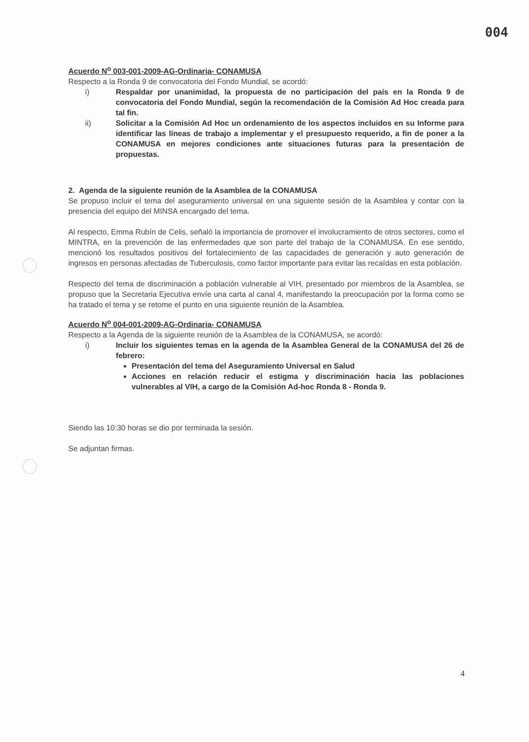004
Acuerdo N<sup>o</sup> 003-001-2009-AG-Ordinaria- CONAMUSA
Respecto a la Ronda 9 de convocatoria del Fondo Mundial, se acordó:
i) Respaldar por unanimidad, la propuesta de no participación del país en la Ronda 9 de convocatoria del Fondo Mundial, según la recomendación de la Comisión Ad Hoc creada para tal fin.
ii) Solicitar a la Comisión Ad Hoc un ordenamiento de los aspectos incluidos en su Informe para identificar las líneas de trabajo a implementar y el presupuesto requerido, a fin de poner a la CONAMUSA en mejores condiciones ante situaciones futuras para la presentación de propuestas.
2. Agenda de la siguiente reunión de la Asamblea de la CONAMUSA
Se propuso incluir el tema del aseguramiento universal en una siguiente sesión de la Asamblea y contar con la presencia del equipo del MINSA encargado del tema.
Al respecto, Emma Rubín de Celis, señaló la importancia de promover el involucramiento de otros sectores, como el MINTRA, en la prevención de las enfermedades que son parte del trabajo de la CONAMUSA. En ese sentido, mencionó los resultados positivos del fortalecimiento de las capacidades de generación y auto generación de ingresos en personas afectadas de Tuberculosis, como factor importante para evitar las recaídas en esta población.
Respecto del tema de discriminación a población vulnerable al VIH, presentado por miembros de la Asamblea, se propuso que la Secretaria Ejecutiva envíe una carta al canal 4, manifestando la preocupación por la forma como se ha tratado el tema y se retome el punto en una siguiente reunión de la Asamblea.
Acuerdo N<sup>o</sup> 004-001-2009-AG-Ordinaria- CONAMUSA
Respecto a la Agenda de la siguiente reunión de la Asamblea de la CONAMUSA, se acordó:
i) Incluir los siguientes temas en la agenda de la Asamblea General de la CONAMUSA del 26 de febrero:
Presentación del tema del Aseguramiento Universal en Salud
Acciones en relación reducir el estigma y discriminación hacia las poblaciones vulnerables al VIH, a cargo de la Comisión Ad-hoc Ronda 8 - Ronda 9.
Siendo las 10:30 horas se dio por terminada la sesión.
Se adjuntan firmas.
4